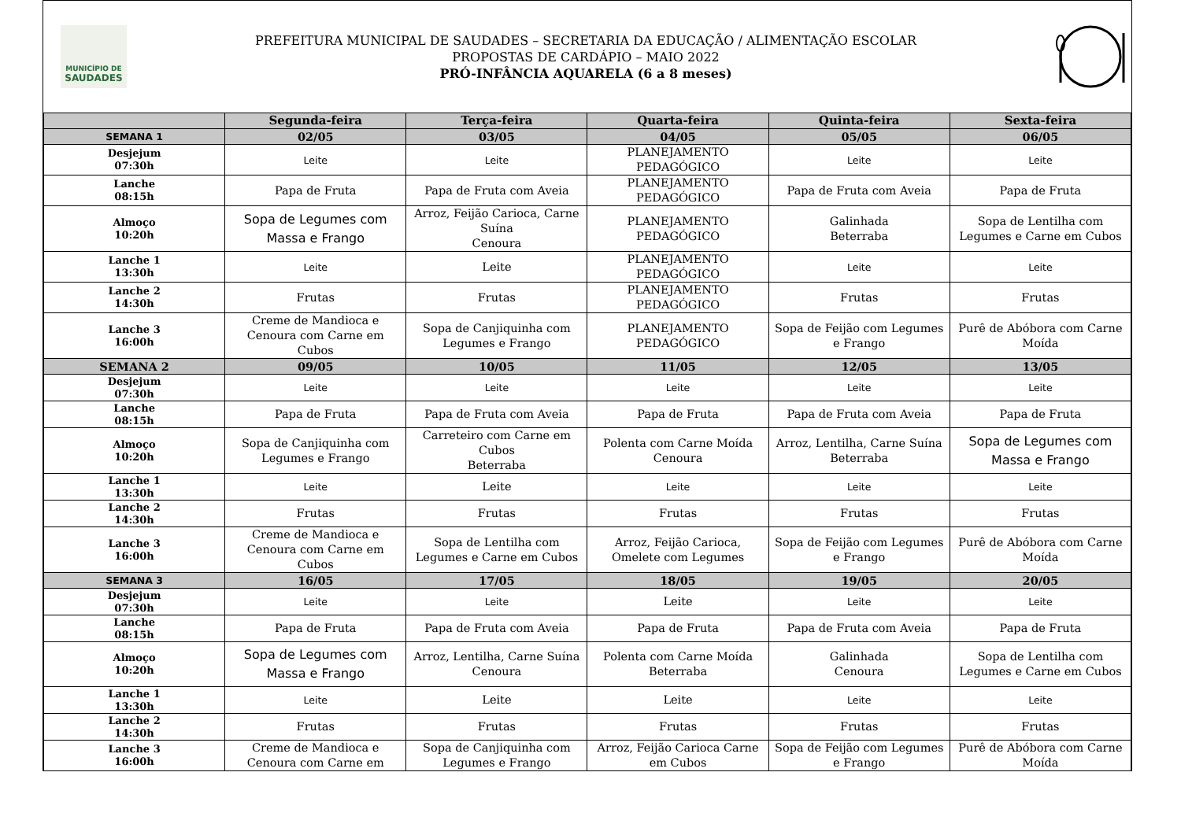MUNICÍPIO DE
SAUDADES
PREFEITURA MUNICIPAL DE SAUDADES – SECRETARIA DA EDUCAÇÃO / ALIMENTAÇÃO ESCOLAR
PROPOSTAS DE CARDÁPIO – MAIO 2022
PRÓ-INFÂNCIA AQUARELA (6 a 8 meses)
| | Segunda-feira | Terça-feira | Quarta-feira | Quinta-feira | Sexta-feira |
| --- | --- | --- | --- | --- | --- |
| SEMANA 1 | 02/05 | 03/05 | 04/05 | 05/05 | 06/05 |
| Desjejum 07:30h | Leite | Leite | PLANEJAMENTO PEDAGÓGICO | Leite | Leite |
| Lanche 08:15h | Papa de Fruta | Papa de Fruta com Aveia | PLANEJAMENTO PEDAGÓGICO | Papa de Fruta com Aveia | Papa de Fruta |
| Almoço 10:20h | Sopa de Legumes com Massa e Frango | Arroz, Feijão Carioca, Carne Suína Cenoura | PLANEJAMENTO PEDAGÓGICO | Galinhada Beterraba | Sopa de Lentilha com Legumes e Carne em Cubos |
| Lanche 1 13:30h | Leite | Leite | PLANEJAMENTO PEDAGÓGICO | Leite | Leite |
| Lanche 2 14:30h | Frutas | Frutas | PLANEJAMENTO PEDAGÓGICO | Frutas | Frutas |
| Lanche 3 16:00h | Creme de Mandioca e Cenoura com Carne em Cubos | Sopa de Canjiquinha com Legumes e Frango | PLANEJAMENTO PEDAGÓGICO | Sopa de Feijão com Legumes e Frango | Purê de Abóbora com Carne Moída |
| SEMANA 2 | 09/05 | 10/05 | 11/05 | 12/05 | 13/05 |
| Desjejum 07:30h | Leite | Leite | Leite | Leite | Leite |
| Lanche 08:15h | Papa de Fruta | Papa de Fruta com Aveia | Papa de Fruta | Papa de Fruta com Aveia | Papa de Fruta |
| Almoço 10:20h | Sopa de Canjiquinha com Legumes e Frango | Carreteiro com Carne em Cubos Beterraba | Polenta com Carne Moída Cenoura | Arroz, Lentilha, Carne Suína Beterraba | Sopa de Legumes com Massa e Frango |
| Lanche 1 13:30h | Leite | Leite | Leite | Leite | Leite |
| Lanche 2 14:30h | Frutas | Frutas | Frutas | Frutas | Frutas |
| Lanche 3 16:00h | Creme de Mandioca e Cenoura com Carne em Cubos | Sopa de Lentilha com Legumes e Carne em Cubos | Arroz, Feijão Carioca, Omelete com Legumes | Sopa de Feijão com Legumes e Frango | Purê de Abóbora com Carne Moída |
| SEMANA 3 | 16/05 | 17/05 | 18/05 | 19/05 | 20/05 |
| Desjejum 07:30h | Leite | Leite | Leite | Leite | Leite |
| Lanche 08:15h | Papa de Fruta | Papa de Fruta com Aveia | Papa de Fruta | Papa de Fruta com Aveia | Papa de Fruta |
| Almoço 10:20h | Sopa de Legumes com Massa e Frango | Arroz, Lentilha, Carne Suína Cenoura | Polenta com Carne Moída Beterraba | Galinhada Cenoura | Sopa de Lentilha com Legumes e Carne em Cubos |
| Lanche 1 13:30h | Leite | Leite | Leite | Leite | Leite |
| Lanche 2 14:30h | Frutas | Frutas | Frutas | Frutas | Frutas |
| Lanche 3 16:00h | Creme de Mandioca e Cenoura com Carne em | Sopa de Canjiquinha com Legumes e Frango | Arroz, Feijão Carioca Carne em Cubos | Sopa de Feijão com Legumes e Frango | Purê de Abóbora com Carne Moída |